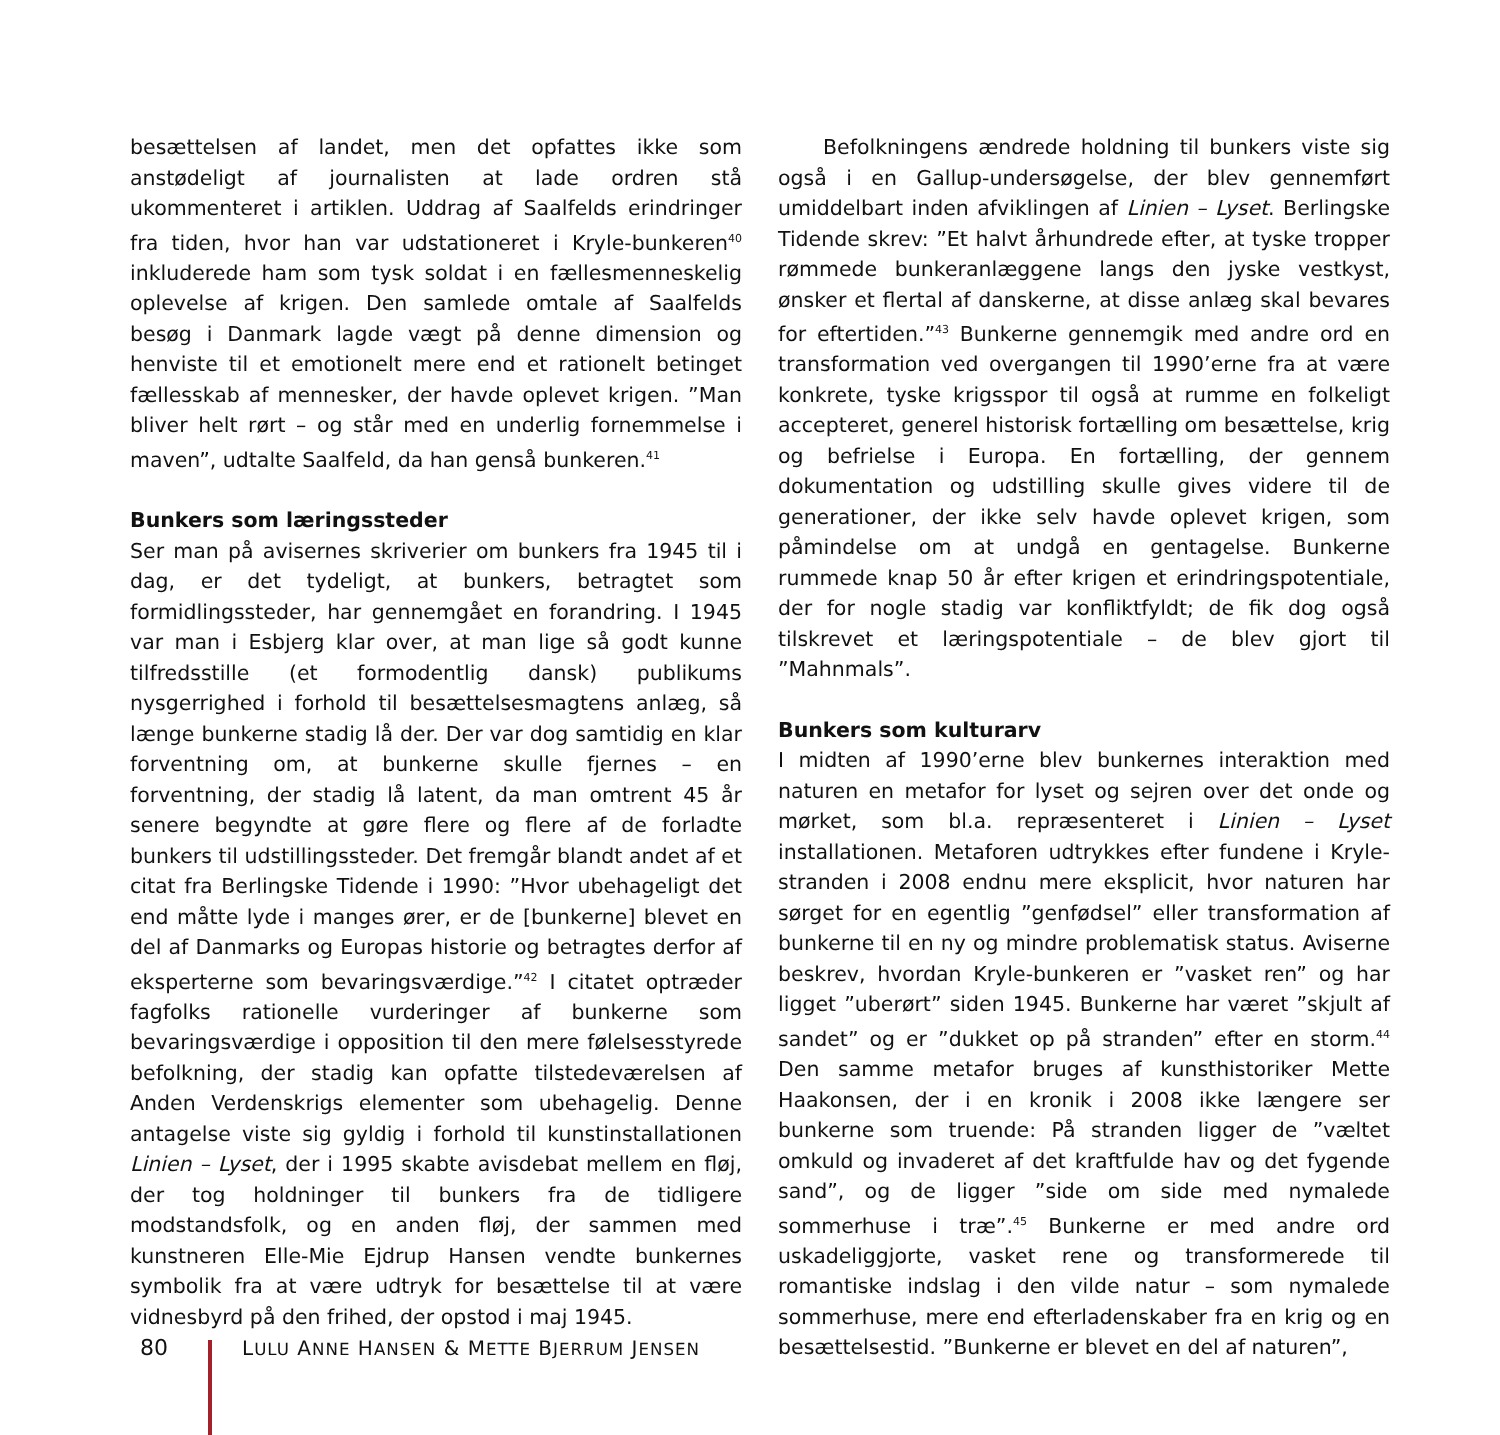besættelsen af landet, men det opfattes ikke som anstødeligt af journalisten at lade ordren stå ukommenteret i artiklen. Uddrag af Saalfelds erindringer fra tiden, hvor han var udstationeret i Kryle-bunkeren<sup>40</sup> inkluderede ham som tysk soldat i en fællesmenneskelig oplevelse af krigen. Den samlede omtale af Saalfelds besøg i Danmark lagde vægt på denne dimension og henviste til et emotionelt mere end et rationelt betinget fællesskab af mennesker, der havde oplevet krigen. ”Man bliver helt rørt – og står med en underlig fornemmelse i maven”, udtalte Saalfeld, da han genså bunkeren.<sup>41</sup>
Bunkers som læringssteder
Ser man på avisernes skriverier om bunkers fra 1945 til i dag, er det tydeligt, at bunkers, betragtet som formidlingssteder, har gennemgået en forandring. I 1945 var man i Esbjerg klar over, at man lige så godt kunne tilfredsstille (et formodentlig dansk) publikums nysgerrighed i forhold til besættelsesmagtens anlæg, så længe bunkerne stadig lå der. Der var dog samtidig en klar forventning om, at bunkerne skulle fjernes – en forventning, der stadig lå latent, da man omtrent 45 år senere begyndte at gøre flere og flere af de forladte bunkers til udstillingssteder. Det fremgår blandt andet af et citat fra Berlingske Tidende i 1990: ”Hvor ubehageligt det end måtte lyde i manges ører, er de [bunkerne] blevet en del af Danmarks og Europas historie og betragtes derfor af eksperterne som bevaringsværdige.”<sup>42</sup> I citatet optræder fagfolks rationelle vurderinger af bunkerne som bevaringsværdige i opposition til den mere følelsesstyrede befolkning, der stadig kan opfatte tilstedeværelsen af Anden Verdenskrigs elementer som ubehagelig. Denne antagelse viste sig gyldig i forhold til kunstinstallationen Linien – Lyset, der i 1995 skabte avisdebat mellem en fløj, der tog holdninger til bunkers fra de tidligere modstandsfolk, og en anden fløj, der sammen med kunstneren Elle-Mie Ejdrup Hansen vendte bunkernes symbolik fra at være udtryk for besættelse til at være vidnesbyrd på den frihed, der opstod i maj 1945.
Befolkningens ændrede holdning til bunkers viste sig også i en Gallup-undersøgelse, der blev gennemført umiddelbart inden afviklingen af Linien – Lyset. Berlingske Tidende skrev: ”Et halvt århundrede efter, at tyske tropper rømmede bunkeranlæggene langs den jyske vestkyst, ønsker et flertal af danskerne, at disse anlæg skal bevares for eftertiden.”<sup>43</sup> Bunkerne gennemgik med andre ord en transformation ved overgangen til 1990’erne fra at være konkrete, tyske krigsspor til også at rumme en folkeligt accepteret, generel historisk fortælling om besættelse, krig og befrielse i Europa. En fortælling, der gennem dokumentation og udstilling skulle gives videre til de generationer, der ikke selv havde oplevet krigen, som påmindelse om at undgå en gentagelse. Bunkerne rummede knap 50 år efter krigen et erindringspotentiale, der for nogle stadig var konfliktfyldt; de fik dog også tilskrevet et læringspotentiale – de blev gjort til ”Mahnmals”.
Bunkers som kulturarv
I midten af 1990’erne blev bunkernes interaktion med naturen en metafor for lyset og sejren over det onde og mørket, som bl.a. repræsenteret i Linien – Lyset installationen. Metaforen udtrykkes efter fundene i Kryle-stranden i 2008 endnu mere eksplicit, hvor naturen har sørget for en egentlig ”genfødsel” eller transformation af bunkerne til en ny og mindre problematisk status. Aviserne beskrev, hvordan Kryle-bunkeren er ”vasket ren” og har ligget ”uberørt” siden 1945. Bunkerne har været ”skjult af sandet” og er ”dukket op på stranden” efter en storm.<sup>44</sup> Den samme metafor bruges af kunsthistoriker Mette Haakonsen, der i en kronik i 2008 ikke længere ser bunkerne som truende: På stranden ligger de ”væltet omkuld og invaderet af det kraftfulde hav og det fygende sand”, og de ligger ”side om side med nymalede sommerhuse i træ”.<sup>45</sup> Bunkerne er med andre ord uskadeliggjorte, vasket rene og transformerede til romantiske indslag i den vilde natur – som nymalede sommerhuse, mere end efterladenskaber fra en krig og en besættelsestid. ”Bunkerne er blevet en del af naturen”,
80 LULU ANNE HANSEN & METTE BJERRUM JENSEN